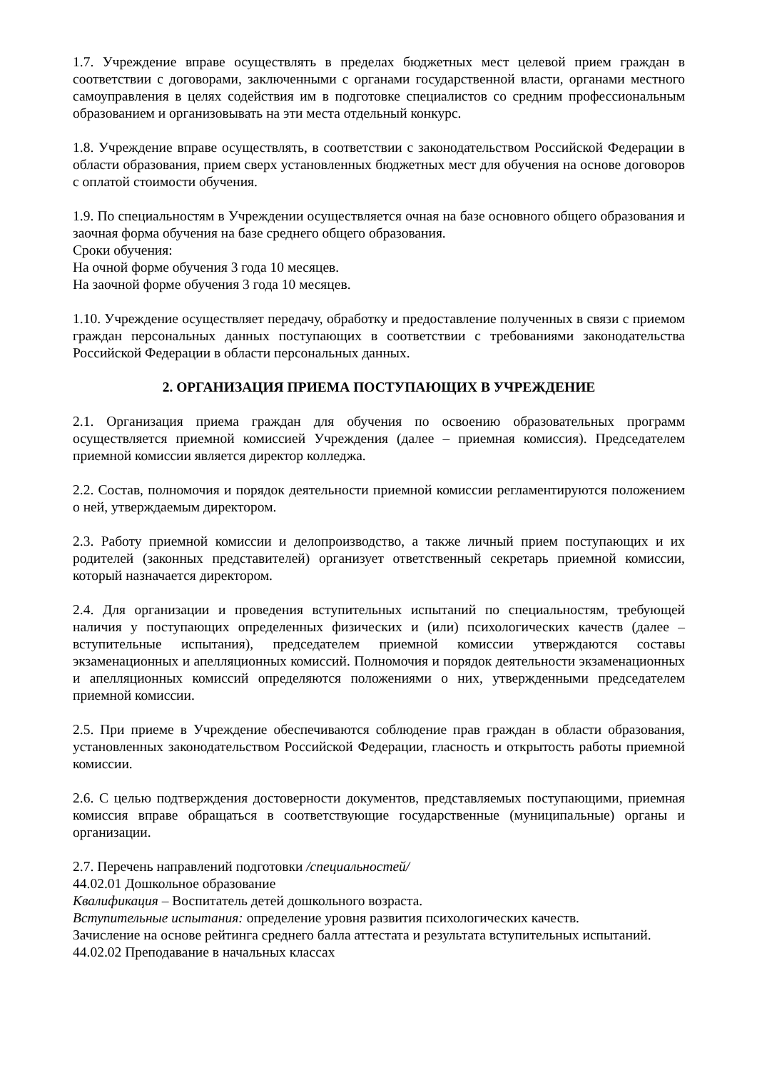1.7. Учреждение вправе осуществлять в пределах бюджетных мест целевой прием граждан в соответствии с договорами, заключенными с органами государственной власти, органами местного самоуправления в целях содействия им в подготовке специалистов со средним профессиональным образованием и организовывать на эти места отдельный конкурс.
1.8. Учреждение вправе осуществлять, в соответствии с законодательством Российской Федерации в области образования, прием сверх установленных бюджетных мест для обучения на основе договоров с оплатой стоимости обучения.
1.9. По специальностям в Учреждении осуществляется очная на базе основного общего образования и заочная форма обучения на базе среднего общего образования.
Сроки обучения:
На очной форме обучения 3 года 10 месяцев.
На заочной форме обучения 3 года 10 месяцев.
1.10. Учреждение осуществляет передачу, обработку и предоставление полученных в связи с приемом граждан персональных данных поступающих в соответствии с требованиями законодательства Российской Федерации в области персональных данных.
2. ОРГАНИЗАЦИЯ ПРИЕМА ПОСТУПАЮЩИХ В УЧРЕЖДЕНИЕ
2.1. Организация приема граждан для обучения по освоению образовательных программ осуществляется приемной комиссией Учреждения (далее – приемная комиссия). Председателем приемной комиссии является директор колледжа.
2.2. Состав, полномочия и порядок деятельности приемной комиссии регламентируются положением о ней, утверждаемым директором.
2.3. Работу приемной комиссии и делопроизводство, а также личный прием поступающих и их родителей (законных представителей) организует ответственный секретарь приемной комиссии, который назначается директором.
2.4. Для организации и проведения вступительных испытаний по специальностям, требующей наличия у поступающих определенных физических и (или) психологических качеств (далее – вступительные испытания), председателем приемной комиссии утверждаются составы экзаменационных и апелляционных комиссий. Полномочия и порядок деятельности экзаменационных и апелляционных комиссий определяются положениями о них, утвержденными председателем приемной комиссии.
2.5. При приеме в Учреждение обеспечиваются соблюдение прав граждан в области образования, установленных законодательством Российской Федерации, гласность и открытость работы приемной комиссии.
2.6. С целью подтверждения достоверности документов, представляемых поступающими, приемная комиссия вправе обращаться в соответствующие государственные (муниципальные) органы и организации.
2.7. Перечень направлений подготовки /специальностей/
44.02.01 Дошкольное образование
Квалификация – Воспитатель детей дошкольного возраста.
Вступительные испытания: определение уровня развития психологических качеств.
Зачисление на основе рейтинга среднего балла аттестата и результата вступительных испытаний.
44.02.02 Преподавание в начальных классах